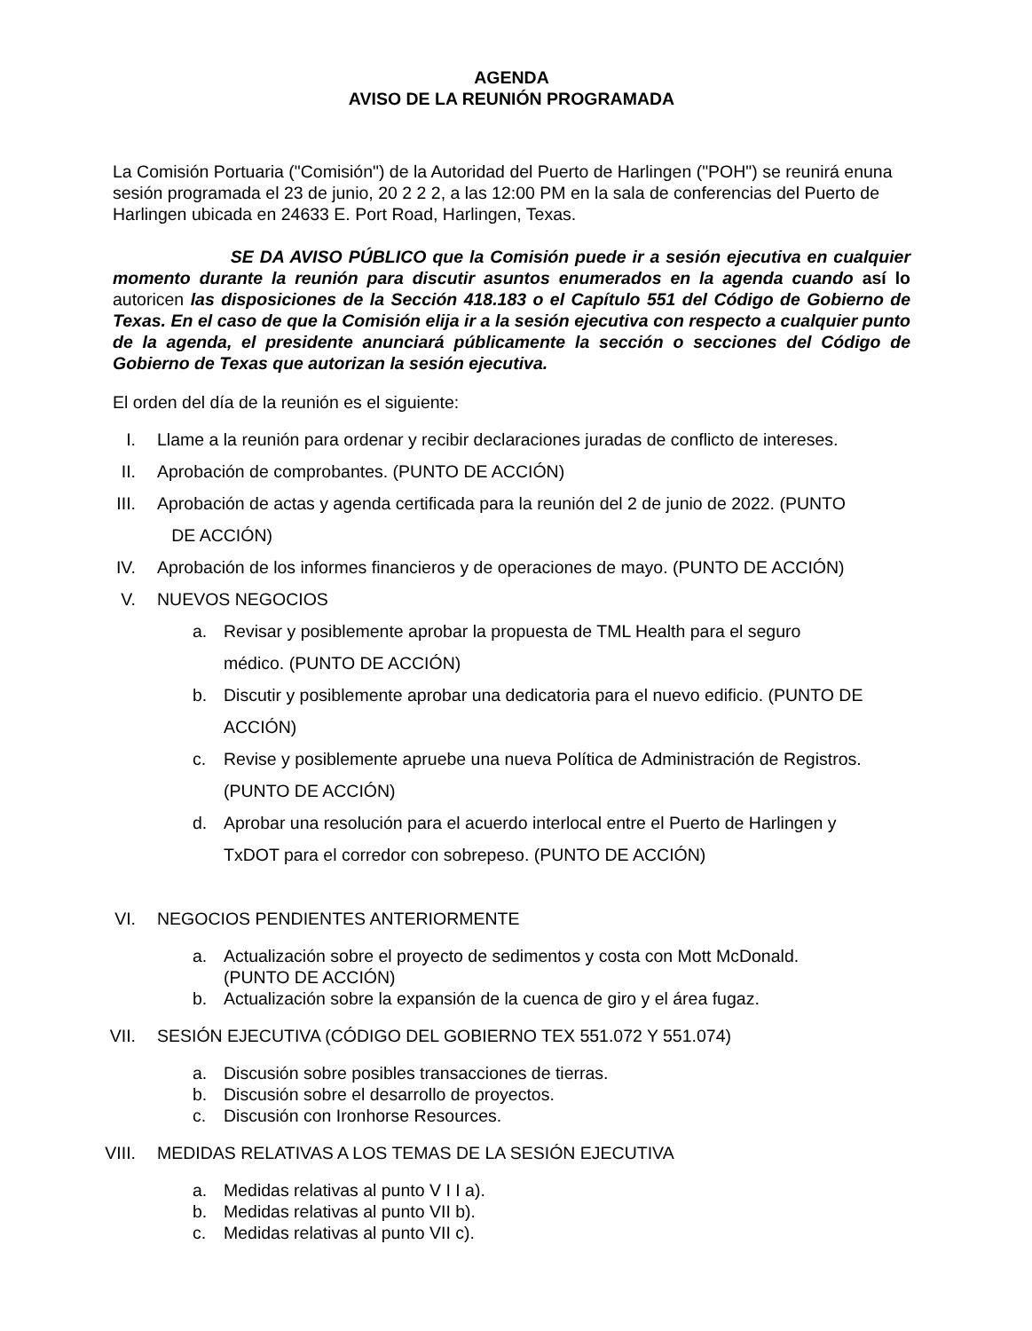AGENDA
AVISO DE LA REUNIÓN PROGRAMADA
La Comisión Portuaria ("Comisión") de la Autoridad del Puerto de Harlingen ("POH") se reunirá enuna sesión programada el 23 de junio, 20 2 2 2, a las 12:00 PM en la sala de conferencias del Puerto de Harlingen ubicada en 24633 E. Port Road, Harlingen, Texas.
SE DA AVISO PÚBLICO que la Comisión puede ir a sesión ejecutiva en cualquier momento durante la reunión para discutir asuntos enumerados en la agenda cuando así lo autoricen las disposiciones de la Sección 418.183 o el Capítulo 551 del Código de Gobierno de Texas. En el caso de que la Comisión elija ir a la sesión ejecutiva con respecto a cualquier punto de la agenda, el presidente anunciará públicamente la sección o secciones del Código de Gobierno de Texas que autorizan la sesión ejecutiva.
El orden del día de la reunión es el siguiente:
I. Llame a la reunión para ordenar y recibir declaraciones juradas de conflicto de intereses.
II. Aprobación de comprobantes. (PUNTO DE ACCIÓN)
III. Aprobación de actas y agenda certificada para la reunión del 2 de junio de 2022. (PUNTO
DE ACCIÓN)
IV. Aprobación de los informes financieros y de operaciones de mayo. (PUNTO DE ACCIÓN)
V. NUEVOS NEGOCIOS
a. Revisar y posiblemente aprobar la propuesta de TML Health para el seguro
médico. (PUNTO DE ACCIÓN)
b. Discutir y posiblemente aprobar una dedicatoria para el nuevo edificio. (PUNTO DE
ACCIÓN)
c. Revise y posiblemente apruebe una nueva Política de Administración de Registros.
(PUNTO DE ACCIÓN)
d. Aprobar una resolución para el acuerdo interlocal entre el Puerto de Harlingen y
TxDOT para el corredor con sobrepeso. (PUNTO DE ACCIÓN)
VI. NEGOCIOS PENDIENTES ANTERIORMENTE
a. Actualización sobre el proyecto de sedimentos y costa con Mott McDonald.
(PUNTO DE ACCIÓN)
b. Actualización sobre la expansión de la cuenca de giro y el área fugaz.
VII. SESIÓN EJECUTIVA (CÓDIGO DEL GOBIERNO TEX 551.072 Y 551.074)
a. Discusión sobre posibles transacciones de tierras.
b. Discusión sobre el desarrollo de proyectos.
c. Discusión con Ironhorse Resources.
VIII. MEDIDAS RELATIVAS A LOS TEMAS DE LA SESIÓN EJECUTIVA
a. Medidas relativas al punto V I I a).
b. Medidas relativas al punto VII b).
c. Medidas relativas al punto VII c).